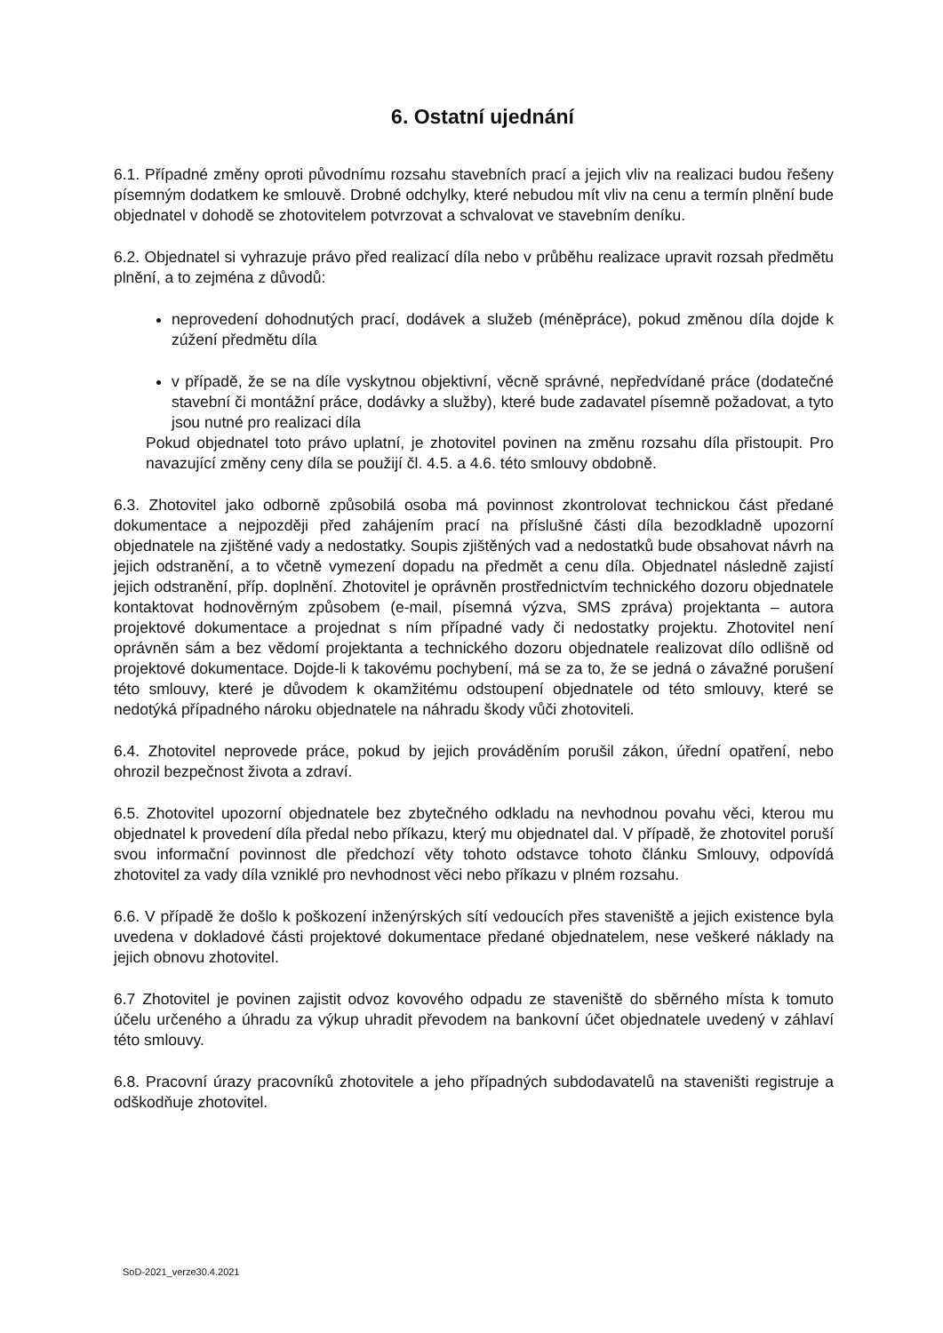6. Ostatní ujednání
6.1. Případné změny oproti původnímu rozsahu stavebních prací a jejich vliv na realizaci budou řešeny písemným dodatkem ke smlouvě. Drobné odchylky, které nebudou mít vliv na cenu a termín plnění bude objednatel v dohodě se zhotovitelem potvrzovat a schvalovat ve stavebním deníku.
6.2. Objednatel si vyhrazuje právo před realizací díla nebo v průběhu realizace upravit rozsah předmětu plnění, a to zejména z důvodů:
neprovedení dohodnutých prací, dodávek a služeb (méněpráce), pokud změnou díla dojde k zúžení předmětu díla
v případě, že se na díle vyskytnou objektivní, věcně správné, nepředvídané práce (dodatečné stavební či montážní práce, dodávky a služby), které bude zadavatel písemně požadovat, a tyto jsou nutné pro realizaci díla
Pokud objednatel toto právo uplatní, je zhotovitel povinen na změnu rozsahu díla přistoupit. Pro navazující změny ceny díla se použijí čl. 4.5. a 4.6. této smlouvy obdobně.
6.3. Zhotovitel jako odborně způsobilá osoba má povinnost zkontrolovat technickou část předané dokumentace a nejpozději před zahájením prací na příslušné části díla bezodkladně upozorní objednatele na zjištěné vady a nedostatky. Soupis zjištěných vad a nedostatků bude obsahovat návrh na jejich odstranění, a to včetně vymezení dopadu na předmět a cenu díla. Objednatel následně zajistí jejich odstranění, příp. doplnění. Zhotovitel je oprávněn prostřednictvím technického dozoru objednatele kontaktovat hodnověrným způsobem (e-mail, písemná výzva, SMS zpráva) projektanta – autora projektové dokumentace a projednat s ním případné vady či nedostatky projektu. Zhotovitel není oprávněn sám a bez vědomí projektanta a technického dozoru objednatele realizovat dílo odlišně od projektové dokumentace. Dojde-li k takovému pochybení, má se za to, že se jedná o závažné porušení této smlouvy, které je důvodem k okamžitému odstoupení objednatele od této smlouvy, které se nedotýká případného nároku objednatele na náhradu škody vůči zhotoviteli.
6.4. Zhotovitel neprovede práce, pokud by jejich prováděním porušil zákon, úřední opatření, nebo ohrozil bezpečnost života a zdraví.
6.5. Zhotovitel upozorní objednatele bez zbytečného odkladu na nevhodnou povahu věci, kterou mu objednatel k provedení díla předal nebo příkazu, který mu objednatel dal. V případě, že zhotovitel poruší svou informační povinnost dle předchozí věty tohoto odstavce tohoto článku Smlouvy, odpovídá zhotovitel za vady díla vzniklé pro nevhodnost věci nebo příkazu v plném rozsahu.
6.6. V případě že došlo k poškození inženýrských sítí vedoucích přes staveniště a jejich existence byla uvedena v dokladové části projektové dokumentace předané objednatelem, nese veškeré náklady na jejich obnovu zhotovitel.
6.7 Zhotovitel je povinen zajistit odvoz kovového odpadu ze staveniště do sběrného místa k tomuto účelu určeného a úhradu za výkup uhradit převodem na bankovní účet objednatele uvedený v záhlaví této smlouvy.
6.8. Pracovní úrazy pracovníků zhotovitele a jeho případných subdodavatelů na staveništi registruje a odškodňuje zhotovitel.
SoD-2021_verze30.4.2021